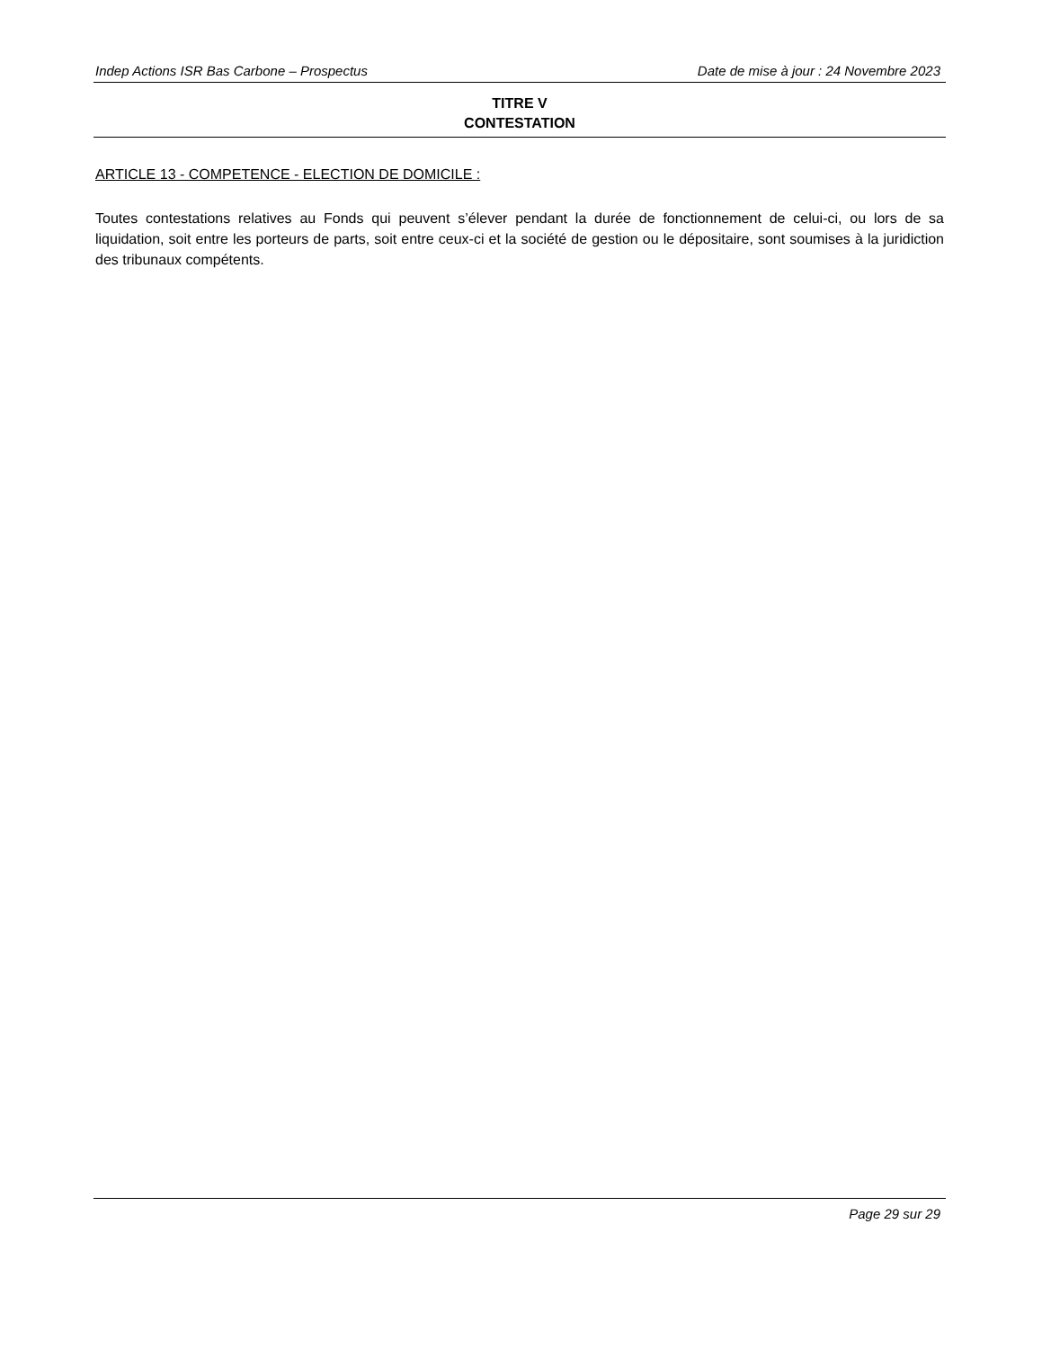Indep Actions ISR Bas Carbone – Prospectus Date de mise à jour : 24 Novembre 2023
TITRE V
CONTESTATION
ARTICLE 13 - COMPETENCE - ELECTION DE DOMICILE :
Toutes contestations relatives au Fonds qui peuvent s’élever pendant la durée de fonctionnement de celui-ci, ou lors de sa liquidation, soit entre les porteurs de parts, soit entre ceux-ci et la société de gestion ou le dépositaire, sont soumises à la juridiction des tribunaux compétents.
Page 29 sur 29